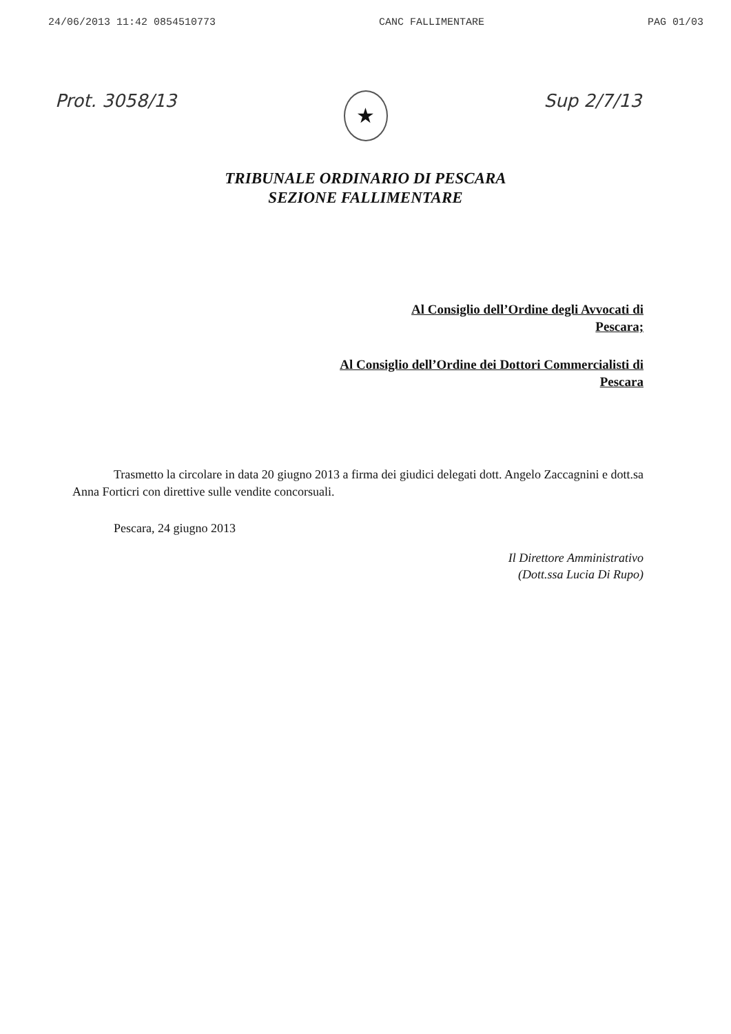24/06/2013 11:42 0854510773 CANC FALLIMENTARE PAG 01/03
Prot. 3058/13 Sup 2/7/13
★
TRIBUNALE ORDINARIO DI PESCARA
SEZIONE FALLIMENTARE
Al Consiglio dell’Ordine degli Avvocati di
Pescara;
Al Consiglio dell’Ordine dei Dottori Commercialisti di
Pescara
Trasmetto la circolare in data 20 giugno 2013 a firma dei giudici delegati dott. Angelo Zaccagnini e dott.sa Anna Forticri con direttive sulle vendite concorsuali.
Pescara, 24 giugno 2013
Il Direttore Amministrativo
(Dott.ssa Lucia Di Rupo)